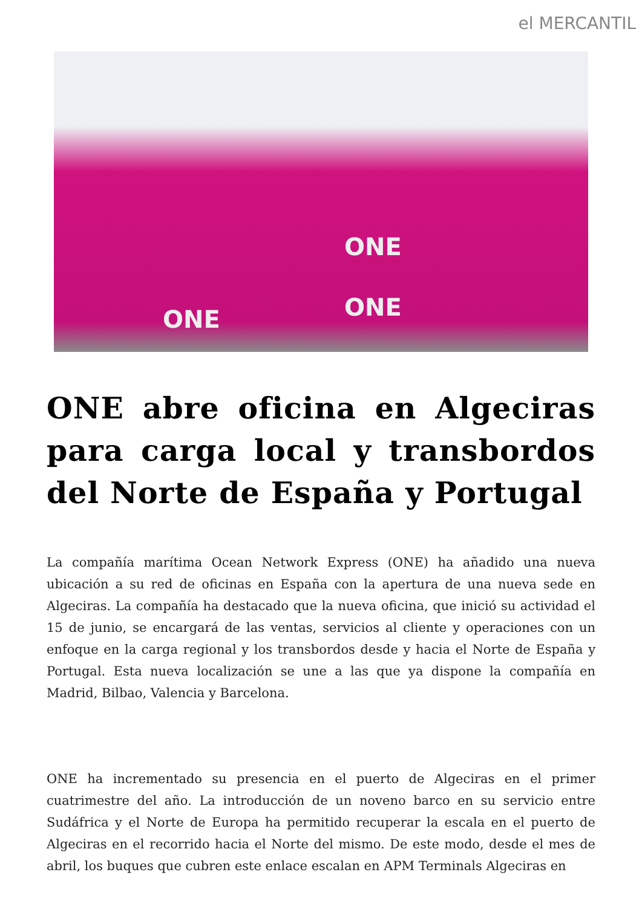el MERCANTIL
ONE
ONE ONE
ONE abre oficina en Algeciras para carga local y transbordos del Norte de España y Portugal
La compañía marítima Ocean Network Express (ONE) ha añadido una nueva ubicación a su red de oficinas en España con la apertura de una nueva sede en Algeciras. La compañía ha destacado que la nueva oficina, que inició su actividad el 15 de junio, se encargará de las ventas, servicios al cliente y operaciones con un enfoque en la carga regional y los transbordos desde y hacia el Norte de España y Portugal. Esta nueva localización se une a las que ya dispone la compañía en Madrid, Bilbao, Valencia y Barcelona.
ONE ha incrementado su presencia en el puerto de Algeciras en el primer cuatrimestre del año. La introducción de un noveno barco en su servicio entre Sudáfrica y el Norte de Europa ha permitido recuperar la escala en el puerto de Algeciras en el recorrido hacia el Norte del mismo. De este modo, desde el mes de abril, los buques que cubren este enlace escalan en APM Terminals Algeciras en